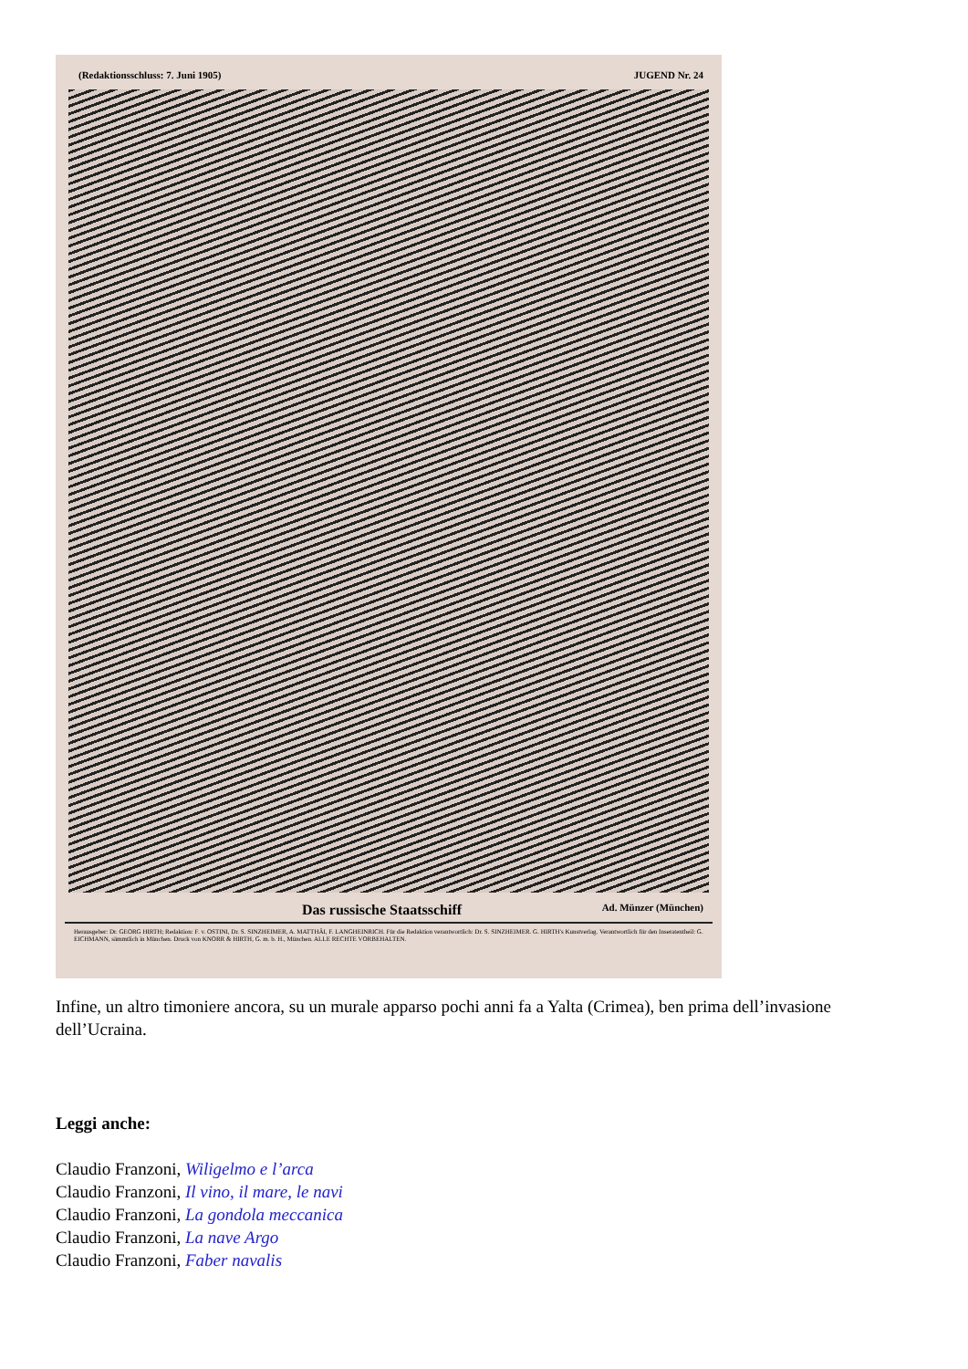(Redaktionsschluss: 7. Juni 1905) JUGEND Nr. 24
Das russische Staatsschiff Ad. Münzer (München)
Herausgeber: Dr. GEORG HIRTH; Redaktion: F. v. OSTINI, Dr. S. SINZHEIMER, A. MATTHÄI, F. LANGHEINRICH. Für die Redaktion verantwortlich: Dr. S. SINZHEIMER. G. HIRTH's Kunstverlag. Verantwortlich für den Inseratentheil: G. EICHMANN, sämmtlich in München. Druck von KNORR & HIRTH, G. m. b. H., München. ALLE RECHTE VORBEHALTEN.
Infine, un altro timoniere ancora, su un murale apparso pochi anni fa a Yalta (Crimea), ben prima dell’invasione dell’Ucraina.
Leggi anche:
Claudio Franzoni, Wiligelmo e l’arca
Claudio Franzoni, Il vino, il mare, le navi
Claudio Franzoni, La gondola meccanica
Claudio Franzoni, La nave Argo
Claudio Franzoni, Faber navalis